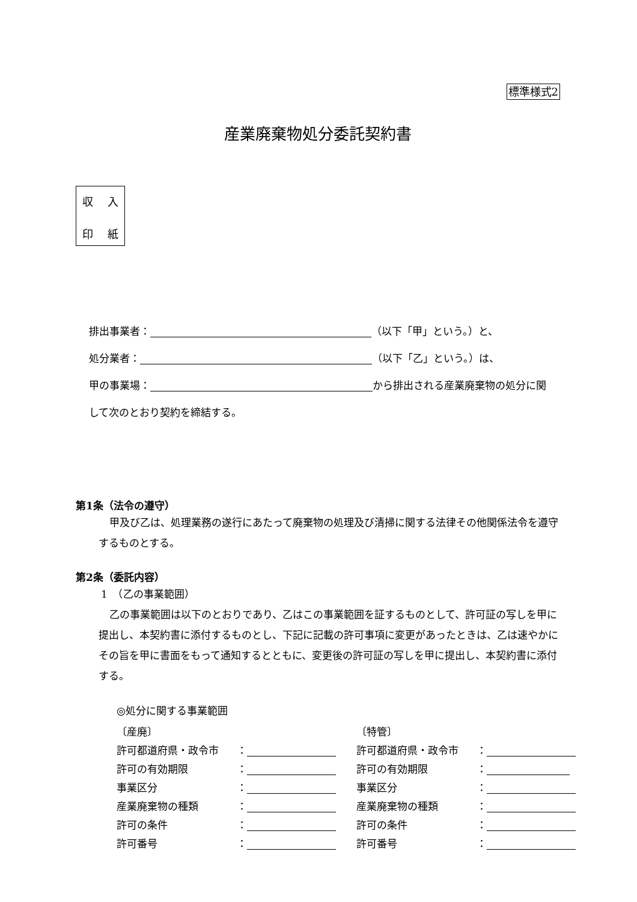標準様式2
産業廃棄物処分委託契約書
収 入
印 紙
排出事業者： （以下「甲」という。）と、
処分業者： （以下「乙」という。）は、
甲の事業場： から排出される産業廃棄物の処分に関
して次のとおり契約を締結する。
第1条（法令の遵守）
甲及び乙は、処理業務の遂行にあたって廃棄物の処理及び清掃に関する法律その他関係法令を遵守するものとする。
第2条（委託内容）
1　（乙の事業範囲）
乙の事業範囲は以下のとおりであり、乙はこの事業範囲を証するものとして、許可証の写しを甲に提出し、本契約書に添付するものとし、下記に記載の許可事項に変更があったときは、乙は速やかにその旨を甲に書面をもって通知するとともに、変更後の許可証の写しを甲に提出し、本契約書に添付する。
◎処分に関する事業範囲
〔産廃〕
許可都道府県・政令市 ：
許可の有効期限 ：
事業区分 ：
産業廃棄物の種類 ：
許可の条件 ：
許可番号 ：
〔特管〕
許可都道府県・政令市 ：
許可の有効期限 ：
事業区分 ：
産業廃棄物の種類 ：
許可の条件 ：
許可番号 ：